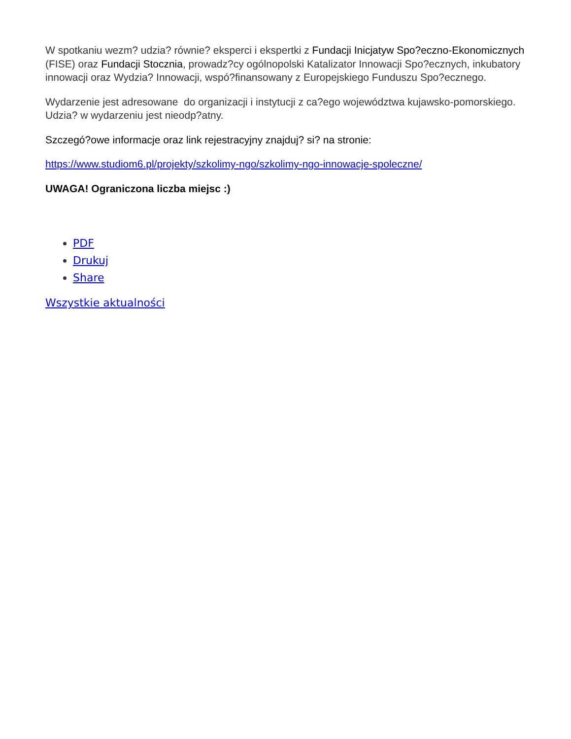W spotkaniu wezm? udzia? równie? eksperci i ekspertki z Fundacji Inicjatyw Spo?eczno-Ekonomicznych (FISE) oraz Fundacji Stocznia, prowadz?cy ogólnopolski Katalizator Innowacji Spo?ecznych, inkubatory innowacji oraz Wydzia? Innowacji, wspó?finansowany z Europejskiego Funduszu Spo?ecznego.
Wydarzenie jest adresowane do organizacji i instytucji z ca?ego województwa kujawsko-pomorskiego. Udzia? w wydarzeniu jest nieodp?atny.
Szczegó?owe informacje oraz link rejestracyjny znajduj? si? na stronie:
https://www.studiom6.pl/projekty/szkolimy-ngo/szkolimy-ngo-innowacje-spoleczne/
UWAGA! Ograniczona liczba miejsc :)
PDF
Drukuj
Share
Wszystkie aktualności